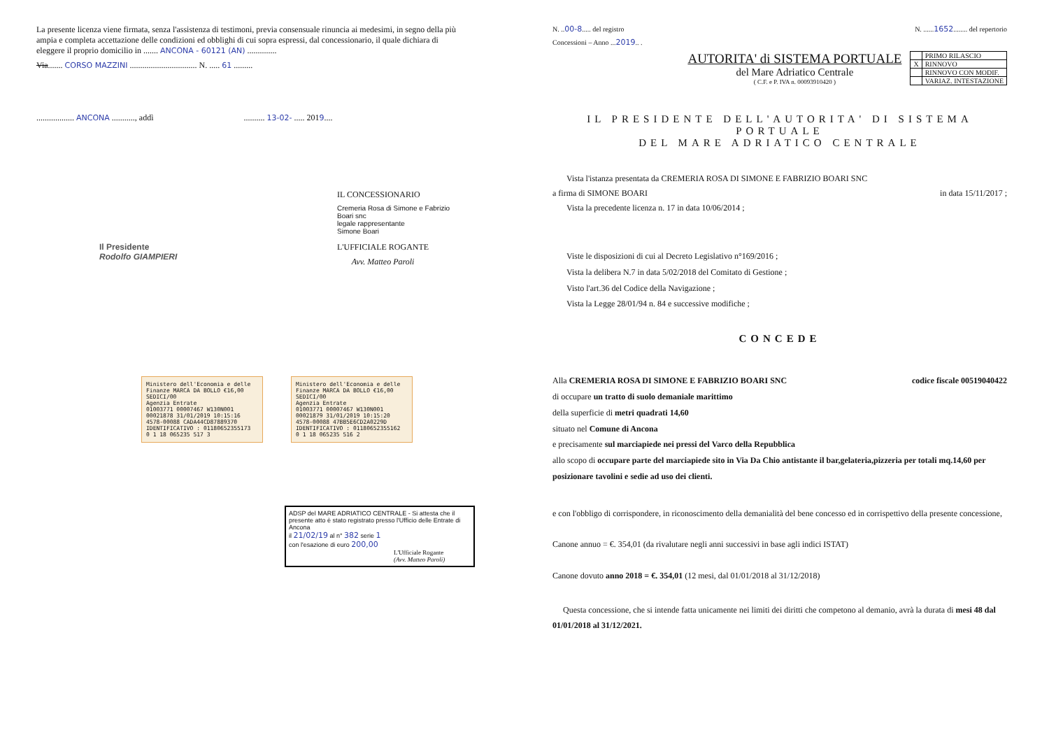La presente licenza viene firmata, senza l'assistenza di testimoni, previa consensuale rinuncia ai medesimi, in segno della più ampia e completa accettazione delle condizioni ed obblighi di cui sopra espressi, dal concessionario, il quale dichiara di eleggere il proprio domicilio in ....... ANCONA - 60121 (AN) ..............
Via....... CORSO MAZZINI ................................ N. ..... 61 .........
.................. ANCONA ..........., addì .......... 13-02- ..... 2019....
IL CONCESSIONARIO
Cremeria Rosa di Simone e Fabrizio Boari snc
legale rappresentante
Simone Boari
Il Presidente
Rodolfo GIAMPIERI
L'UFFICIALE ROGANTE
Avv. Matteo Paroli
Ministero dell'Economia e delle Finanze MARCA DA BOLLO €16,00 SEDICI/00
Agenzia Entrate
01003771 00007467 W130N001
00021878 31/01/2019 10:15:16
4578-00088 CADA44CD87889370
IDENTIFICATIVO : 01180652355173
0 1 18 065235 517 3
Ministero dell'Economia e delle Finanze MARCA DA BOLLO €16,00 SEDICI/00
Agenzia Entrate
01003771 00007467 W130N001
00021879 31/01/2019 10:15:20
4578-00088 47BB5E6CD2A0229D
IDENTIFICATIVO : 01180652355162
0 1 18 065235 516 2
ADSP del MARE ADRIATICO CENTRALE - Si attesta che il presente atto è stato registrato presso l'Ufficio delle Entrate di Ancona
il 21/02/19 al n° 382 serie 1
con l'esazione di euro 200,00
L'Ufficiale Rogante
(Avv. Matteo Paroli)
N. ..00-8..... del registro N. ......1652........ del repertorio
Concessioni – Anno ...2019.. .
AUTORITA' di SISTEMA PORTUALE
del Mare Adriatico Centrale
( C.F. e P. IVA n. 00093910420 )
| | PRIMO RILASCIO |
| X | RINNOVO |
| | RINNOVO CON MODIF. |
| | VARIAZ. INTESTAZIONE |
IL PRESIDENTE DELL'AUTORITA' DI SISTEMA PORTUALE
DEL MARE ADRIATICO CENTRALE
Vista l'istanza presentata da CREMERIA ROSA DI SIMONE E FABRIZIO BOARI SNC
a firma di SIMONE BOARI in data 15/11/2017 ;
Vista la precedente licenza n. 17 in data 10/06/2014 ;
Viste le disposizioni di cui al Decreto Legislativo n°169/2016 ;
Vista la delibera N.7 in data 5/02/2018 del Comitato di Gestione ;
Visto l'art.36 del Codice della Navigazione ;
Vista la Legge 28/01/94 n. 84 e successive modifiche ;
CONCEDE
Alla CREMERIA ROSA DI SIMONE E FABRIZIO BOARI SNC codice fiscale 00519040422
di occupare un tratto di suolo demaniale marittimo
della superficie di metri quadrati 14,60
situato nel Comune di Ancona
e precisamente sul marciapiede nei pressi del Varco della Repubblica
allo scopo di occupare parte del marciapiede sito in Via Da Chio antistante il bar,gelateria,pizzeria per totali mq.14,60 per posizionare tavolini e sedie ad uso dei clienti.
e con l'obbligo di corrispondere, in riconoscimento della demanialità del bene concesso ed in corrispettivo della presente concessione,
Canone annuo = €. 354,01 (da rivalutare negli anni successivi in base agli indici ISTAT)
Canone dovuto anno 2018 = €. 354,01 (12 mesi, dal 01/01/2018 al 31/12/2018)
Questa concessione, che si intende fatta unicamente nei limiti dei diritti che competono al demanio, avrà la durata di mesi 48 dal 01/01/2018 al 31/12/2021.